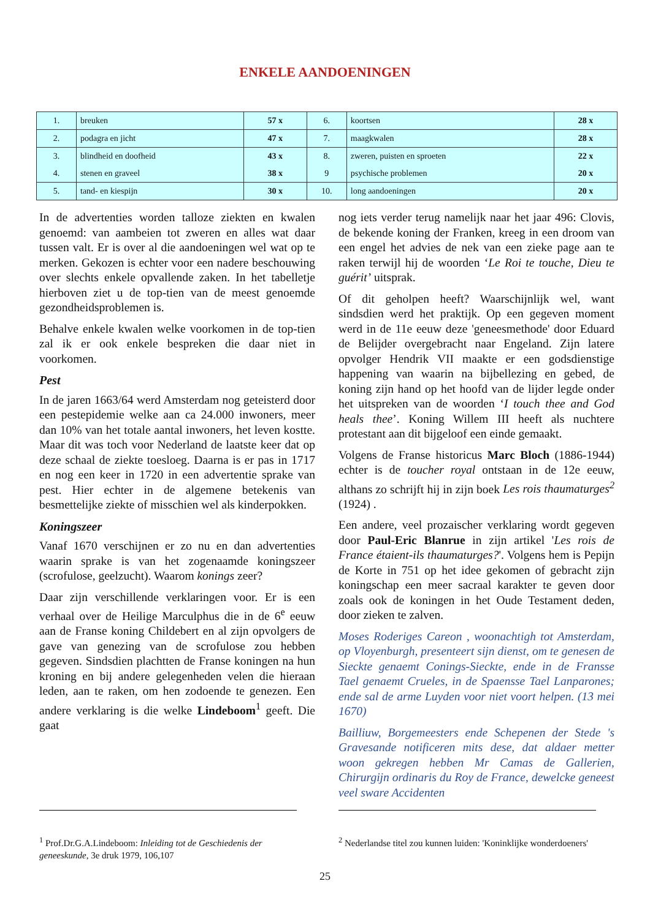ENKELE AANDOENINGEN
| 1. | breuken | 57 x | 6. | koortsen | 28 x |
| 2. | podagra en jicht | 47 x | 7. | maagkwalen | 28 x |
| 3. | blindheid en doofheid | 43 x | 8. | zweren, puisten en sproeten | 22 x |
| 4. | stenen en graveel | 38 x | 9 | psychische problemen | 20 x |
| 5. | tand- en kiespijn | 30 x | 10. | long aandoeningen | 20 x |
In de advertenties worden talloze ziekten en kwalen genoemd: van aambeien tot zweren en alles wat daar tussen valt. Er is over al die aandoeningen wel wat op te merken. Gekozen is echter voor een nadere beschouwing over slechts enkele opvallende zaken. In het tabelletje hierboven ziet u de top-tien van de meest genoemde gezondheidsproblemen is.
Behalve enkele kwalen welke voorkomen in de top-tien zal ik er ook enkele bespreken die daar niet in voorkomen.
Pest
In de jaren 1663/64 werd Amsterdam nog geteisterd door een pestepidemie welke aan ca 24.000 inwoners, meer dan 10% van het totale aantal inwoners, het leven kostte. Maar dit was toch voor Nederland de laatste keer dat op deze schaal de ziekte toesloeg. Daarna is er pas in 1717 en nog een keer in 1720 in een advertentie sprake van pest. Hier echter in de algemene betekenis van besmettelijke ziekte of misschien wel als kinderpokken.
Koningszeer
Vanaf 1670 verschijnen er zo nu en dan advertenties waarin sprake is van het zogenaamde koningszeer (scrofulose, geelzucht). Waarom konings zeer?
Daar zijn verschillende verklaringen voor. Er is een verhaal over de Heilige Marculphus die in de 6<sup>e</sup> eeuw aan de Franse koning Childebert en al zijn opvolgers de gave van genezing van de scrofulose zou hebben gegeven. Sindsdien plachtten de Franse koningen na hun kroning en bij andere gelegenheden velen die hieraan leden, aan te raken, om hen zodoende te genezen. Een andere verklaring is die welke Lindeboom<sup>1</sup> geeft. Die gaat
nog iets verder terug namelijk naar het jaar 496: Clovis, de bekende koning der Franken, kreeg in een droom van een engel het advies de nek van een zieke page aan te raken terwijl hij de woorden ‘Le Roi te touche, Dieu te guérit’ uitsprak.
Of dit geholpen heeft? Waarschijnlijk wel, want sindsdien werd het praktijk. Op een gegeven moment werd in de 11e eeuw deze 'geneesmethode' door Eduard de Belijder overgebracht naar Engeland. Zijn latere opvolger Hendrik VII maakte er een godsdienstige happening van waarin na bijbellezing en gebed, de koning zijn hand op het hoofd van de lijder legde onder het uitspreken van de woorden ‘I touch thee and God heals thee’. Koning Willem III heeft als nuchtere protestant aan dit bijgeloof een einde gemaakt.
Volgens de Franse historicus Marc Bloch (1886-1944) echter is de toucher royal ontstaan in de 12e eeuw, althans zo schrijft hij in zijn boek Les rois thaumaturges<sup>2</sup> (1924) .
Een andere, veel prozaischer verklaring wordt gegeven door Paul-Eric Blanrue in zijn artikel 'Les rois de France étaient-ils thaumaturges?'. Volgens hem is Pepijn de Korte in 751 op het idee gekomen of gebracht zijn koningschap een meer sacraal karakter te geven door zoals ook de koningen in het Oude Testament deden, door zieken te zalven.
Moses Roderiges Careon , woonachtigh tot Amsterdam, op Vloyenburgh, presenteert sijn dienst, om te genesen de Sieckte genaemt Conings-Sieckte, ende in de Fransse Tael genaemt Crueles, in de Spaensse Tael Lanparones; ende sal de arme Luyden voor niet voort helpen. (13 mei 1670)
Bailliuw, Borgemeesters ende Schepenen der Stede 's Gravesande notificeren mits dese, dat aldaer metter woon gekregen hebben Mr Camas de Gallerien, Chirurgijn ordinaris du Roy de France, dewelcke geneest veel sware Accidenten
<sup>1</sup> Prof.Dr.G.A.Lindeboom: Inleiding tot de Geschiedenis der geneeskunde, 3e druk 1979, 106,107
<sup>2</sup> Nederlandse titel zou kunnen luiden: 'Koninklijke wonderdoeners'
25